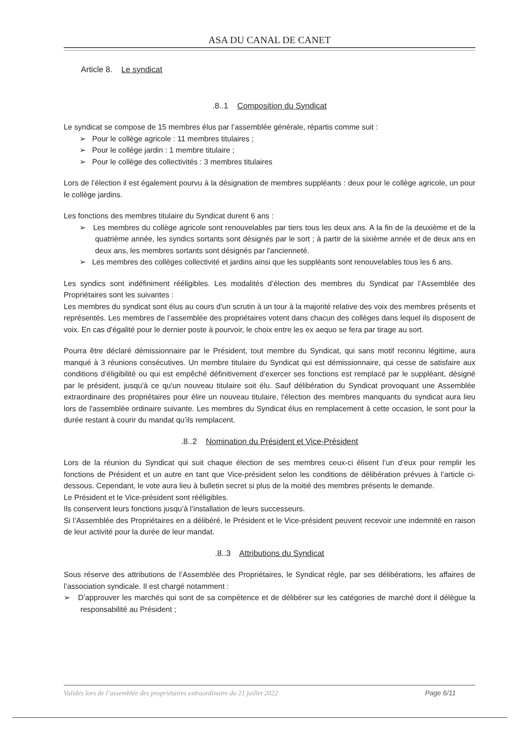ASA DU CANAL DE CANET
Article 8. Le syndicat
.8..1 Composition du Syndicat
Le syndicat se compose de 15 membres élus par l’assemblée générale, répartis comme suit :
➢ Pour le collège agricole : 11 membres titulaires ;
➢ Pour le collège jardin : 1 membre titulaire ;
➢ Pour le collège des collectivités : 3 membres titulaires
Lors de l’élection il est également pourvu à la désignation de membres suppléants : deux pour le collège agricole, un pour le collège jardins.
Les fonctions des membres titulaire du Syndicat durent 6 ans :
➢ Les membres du collège agricole sont renouvelables par tiers tous les deux ans. A la fin de la deuxième et de la quatrième année, les syndics sortants sont désignés par le sort ; à partir de la sixième année et de deux ans en deux ans, les membres sortants sont désignés par l'ancienneté.
➢ Les membres des collèges collectivité et jardins ainsi que les suppléants sont renouvelables tous les 6 ans.
Les syndics sont indéfiniment rééligibles. Les modalités d’élection des membres du Syndicat par l’Assemblée des Propriétaires sont les suivantes :
Les membres du syndicat sont élus au cours d'un scrutin à un tour à la majorité relative des voix des membres présents et représentés. Les membres de l’assemblée des propriétaires votent dans chacun des collèges dans lequel ils disposent de voix. En cas d'égalité pour le dernier poste à pourvoir, le choix entre les ex aequo se fera par tirage au sort.
Pourra être déclaré démissionnaire par le Président, tout membre du Syndicat, qui sans motif reconnu légitime, aura manqué à 3 réunions consécutives. Un membre titulaire du Syndicat qui est démissionnaire, qui cesse de satisfaire aux conditions d’éligibilité ou qui est empêché définitivement d’exercer ses fonctions est remplacé par le suppléant, désigné par le président, jusqu'à ce qu'un nouveau titulaire soit élu. Sauf délibération du Syndicat provoquant une Assemblée extraordinaire des propriétaires pour élire un nouveau titulaire, l'élection des membres manquants du syndicat aura lieu lors de l'assemblée ordinaire suivante. Les membres du Syndicat élus en remplacement à cette occasion, le sont pour la durée restant à courir du mandat qu’ils remplacent.
.8..2 Nomination du Président et Vice-Président
Lors de la réunion du Syndicat qui suit chaque élection de ses membres ceux-ci élisent l’un d’eux pour remplir les fonctions de Président et un autre en tant que Vice-président selon les conditions de délibération prévues à l’article ci-dessous. Cependant, le vote aura lieu à bulletin secret si plus de la moitié des membres présents le demande.
Le Président et le Vice-président sont rééligibles.
Ils conservent leurs fonctions jusqu’à l’installation de leurs successeurs.
Si l’Assemblée des Propriétaires en a délibéré, le Président et le Vice-président peuvent recevoir une indemnité en raison de leur activité pour la durée de leur mandat.
.8..3 Attributions du Syndicat
Sous réserve des attributions de l’Assemblée des Propriétaires, le Syndicat règle, par ses délibérations, les affaires de l’association syndicale. Il est chargé notamment :
➢ D’approuver les marchés qui sont de sa compétence et de délibérer sur les catégories de marché dont il délègue la responsabilité au Président ;
Validés lors de l’assemblée des propriétaires extraordinaire du 21 juillet 2022 Page 6/11